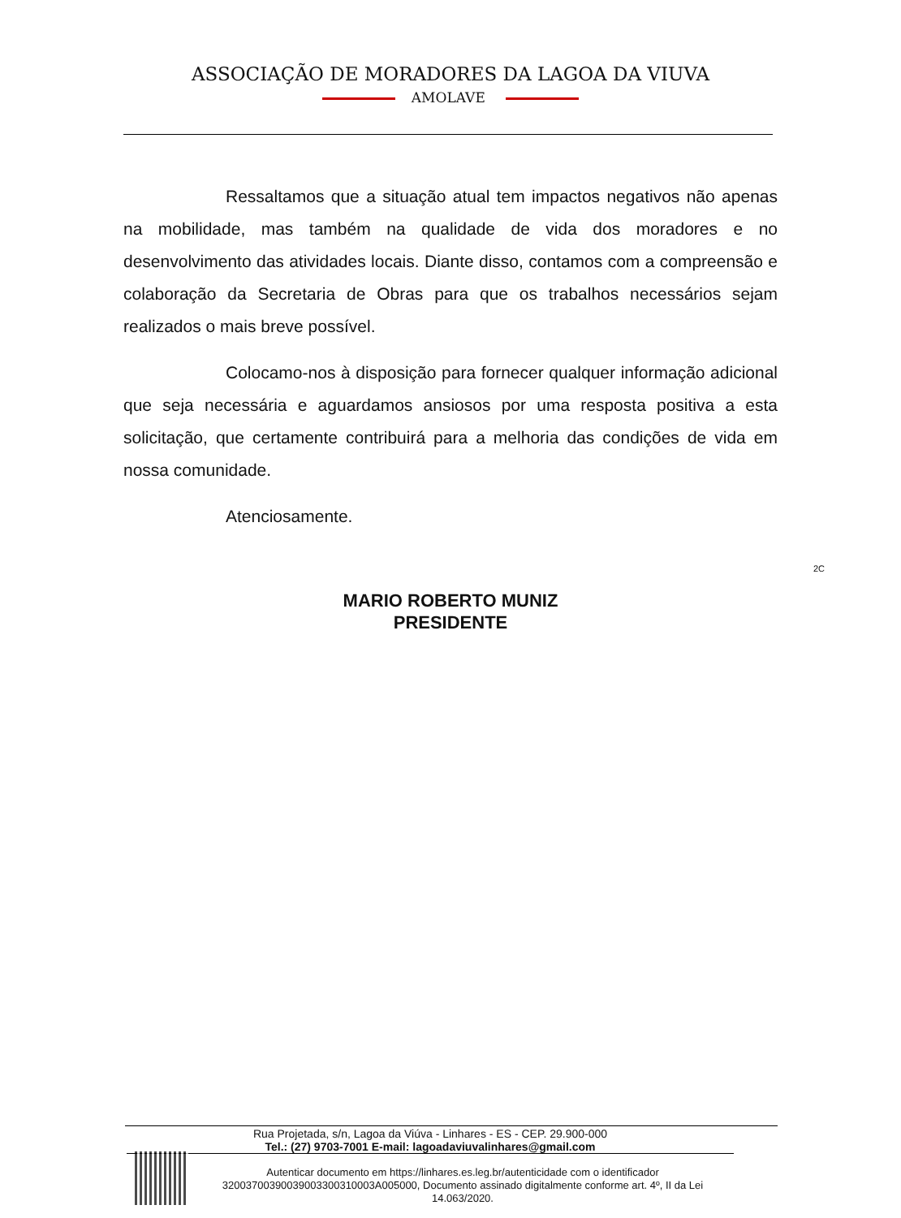ASSOCIAÇÃO DE MORADORES DA LAGOA DA VIUVA
AMOLAVE
Ressaltamos que a situação atual tem impactos negativos não apenas na mobilidade, mas também na qualidade de vida dos moradores e no desenvolvimento das atividades locais. Diante disso, contamos com a compreensão e colaboração da Secretaria de Obras para que os trabalhos necessários sejam realizados o mais breve possível.
Colocamo-nos à disposição para fornecer qualquer informação adicional que seja necessária e aguardamos ansiosos por uma resposta positiva a esta solicitação, que certamente contribuirá para a melhoria das condições de vida em nossa comunidade.
Atenciosamente.
2C
MARIO ROBERTO MUNIZ
PRESIDENTE
Rua Projetada, s/n, Lagoa da Viúva - Linhares - ES - CEP. 29.900-000
Tel.: (27) 9703-7001 E-mail: lagoadaviuvalinhares@gmail.com
Autenticar documento em https://linhares.es.leg.br/autenticidade com o identificador 32003700390039003300310003A005000, Documento assinado digitalmente conforme art. 4º, II da Lei 14.063/2020.